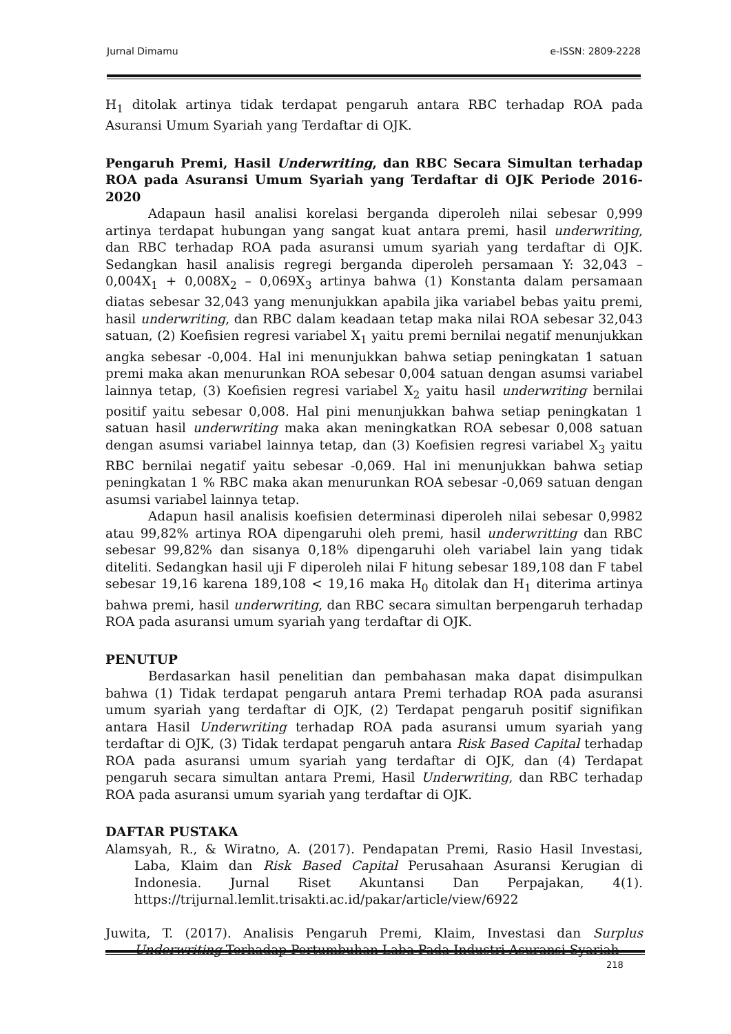Jurnal Dimamu e-ISSN: 2809-2228
H<sub>1</sub> ditolak artinya tidak terdapat pengaruh antara RBC terhadap ROA pada Asuransi Umum Syariah yang Terdaftar di OJK.
Pengaruh Premi, Hasil Underwriting, dan RBC Secara Simultan terhadap ROA pada Asuransi Umum Syariah yang Terdaftar di OJK Periode 2016-2020
Adapaun hasil analisi korelasi berganda diperoleh nilai sebesar 0,999 artinya terdapat hubungan yang sangat kuat antara premi, hasil underwriting, dan RBC terhadap ROA pada asuransi umum syariah yang terdaftar di OJK. Sedangkan hasil analisis regregi berganda diperoleh persamaan Y: 32,043 – 0,004X<sub>1</sub> + 0,008X<sub>2</sub> – 0,069X<sub>3</sub> artinya bahwa (1) Konstanta dalam persamaan diatas sebesar 32,043 yang menunjukkan apabila jika variabel bebas yaitu premi, hasil underwriting, dan RBC dalam keadaan tetap maka nilai ROA sebesar 32,043 satuan, (2) Koefisien regresi variabel X<sub>1</sub> yaitu premi bernilai negatif menunjukkan angka sebesar -0,004. Hal ini menunjukkan bahwa setiap peningkatan 1 satuan premi maka akan menurunkan ROA sebesar 0,004 satuan dengan asumsi variabel lainnya tetap, (3) Koefisien regresi variabel X<sub>2</sub> yaitu hasil underwriting bernilai positif yaitu sebesar 0,008. Hal pini menunjukkan bahwa setiap peningkatan 1 satuan hasil underwriting maka akan meningkatkan ROA sebesar 0,008 satuan dengan asumsi variabel lainnya tetap, dan (3) Koefisien regresi variabel X<sub>3</sub> yaitu RBC bernilai negatif yaitu sebesar -0,069. Hal ini menunjukkan bahwa setiap peningkatan 1 % RBC maka akan menurunkan ROA sebesar -0,069 satuan dengan asumsi variabel lainnya tetap.
Adapun hasil analisis koefisien determinasi diperoleh nilai sebesar 0,9982 atau 99,82% artinya ROA dipengaruhi oleh premi, hasil underwritting dan RBC sebesar 99,82% dan sisanya 0,18% dipengaruhi oleh variabel lain yang tidak diteliti. Sedangkan hasil uji F diperoleh nilai F hitung sebesar 189,108 dan F tabel sebesar 19,16 karena 189,108 < 19,16 maka H<sub>0</sub> ditolak dan H<sub>1</sub> diterima artinya bahwa premi, hasil underwriting, dan RBC secara simultan berpengaruh terhadap ROA pada asuransi umum syariah yang terdaftar di OJK.
PENUTUP
Berdasarkan hasil penelitian dan pembahasan maka dapat disimpulkan bahwa (1) Tidak terdapat pengaruh antara Premi terhadap ROA pada asuransi umum syariah yang terdaftar di OJK, (2) Terdapat pengaruh positif signifikan antara Hasil Underwriting terhadap ROA pada asuransi umum syariah yang terdaftar di OJK, (3) Tidak terdapat pengaruh antara Risk Based Capital terhadap ROA pada asuransi umum syariah yang terdaftar di OJK, dan (4) Terdapat pengaruh secara simultan antara Premi, Hasil Underwriting, dan RBC terhadap ROA pada asuransi umum syariah yang terdaftar di OJK.
DAFTAR PUSTAKA
Alamsyah, R., & Wiratno, A. (2017). Pendapatan Premi, Rasio Hasil Investasi, Laba, Klaim dan Risk Based Capital Perusahaan Asuransi Kerugian di Indonesia. Jurnal Riset Akuntansi Dan Perpajakan, 4(1). https://trijurnal.lemlit.trisakti.ac.id/pakar/article/view/6922
Juwita, T. (2017). Analisis Pengaruh Premi, Klaim, Investasi dan Surplus Underwriting Terhadap Pertumbuhan Laba Pada Industri Asuransi Syariah
218